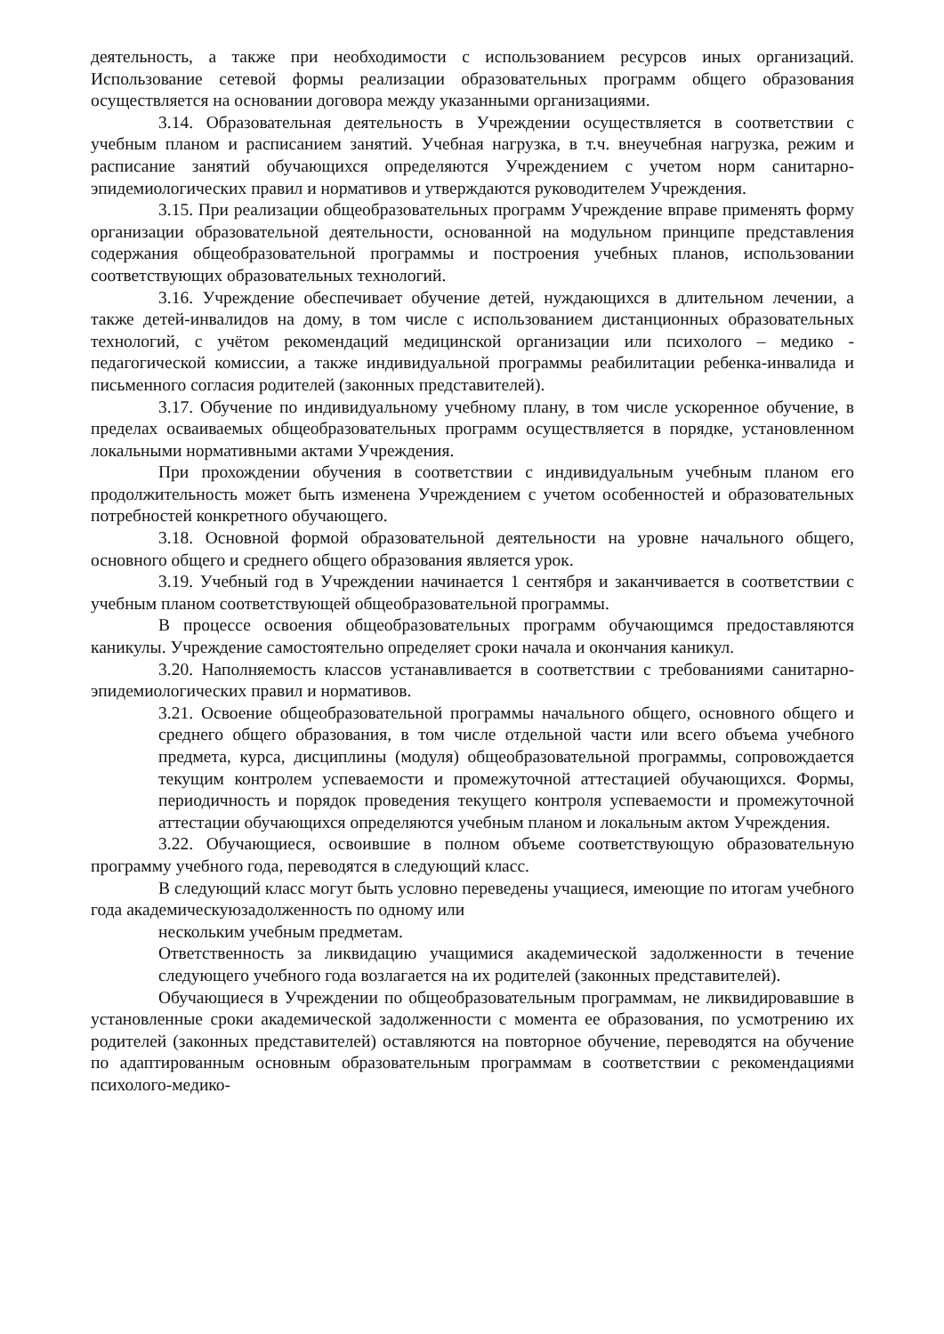деятельность, а также при необходимости с использованием ресурсов иных организаций. Использование сетевой формы реализации образовательных программ общего образования осуществляется на основании договора между указанными организациями.
3.14. Образовательная деятельность в Учреждении осуществляется в соответствии с учебным планом и расписанием занятий. Учебная нагрузка, в т.ч. внеучебная нагрузка, режим и расписание занятий обучающихся определяются Учреждением с учетом норм санитарно-эпидемиологических правил и нормативов и утверждаются руководителем Учреждения.
3.15. При реализации общеобразовательных программ Учреждение вправе применять форму организации образовательной деятельности, основанной на модульном принципе представления содержания общеобразовательной программы и построения учебных планов, использовании соответствующих образовательных технологий.
3.16. Учреждение обеспечивает обучение детей, нуждающихся в длительном лечении, а также детей-инвалидов на дому, в том числе с использованием дистанционных образовательных технологий, с учётом рекомендаций медицинской организации или психолого – медико - педагогической комиссии, а также индивидуальной программы реабилитации ребенка-инвалида и письменного согласия родителей (законных представителей).
3.17. Обучение по индивидуальному учебному плану, в том числе ускоренное обучение, в пределах осваиваемых общеобразовательных программ осуществляется в порядке, установленном локальными нормативными актами Учреждения.
При прохождении обучения в соответствии с индивидуальным учебным планом его продолжительность может быть изменена Учреждением с учетом особенностей и образовательных потребностей конкретного обучающего.
3.18. Основной формой образовательной деятельности на уровне начального общего, основного общего и среднего общего образования является урок.
3.19. Учебный год в Учреждении начинается 1 сентября и заканчивается в соответствии с учебным планом соответствующей общеобразовательной программы.
В процессе освоения общеобразовательных программ обучающимся предоставляются каникулы. Учреждение самостоятельно определяет сроки начала и окончания каникул.
3.20. Наполняемость классов устанавливается в соответствии с требованиями санитарно-эпидемиологических правил и нормативов.
3.21. Освоение общеобразовательной программы начального общего, основного общего и среднего общего образования, в том числе отдельной части или всего объема учебного предмета, курса, дисциплины (модуля) общеобразовательной программы, сопровождается текущим контролем успеваемости и промежуточной аттестацией обучающихся. Формы, периодичность и порядок проведения текущего контроля успеваемости и промежуточной аттестации обучающихся определяются учебным планом и локальным актом Учреждения.
3.22. Обучающиеся, освоившие в полном объеме соответствующую образовательную программу учебного года, переводятся в следующий класс.
В следующий класс могут быть условно переведены учащиеся, имеющие по итогам учебного года академическуюзадолженность по одному или
нескольким учебным предметам.
Ответственность за ликвидацию учащимися академической задолженности в течение следующего учебного года возлагается на их родителей (законных представителей).
Обучающиеся в Учреждении по общеобразовательным программам, не ликвидировавшие в установленные сроки академической задолженности с момента ее образования, по усмотрению их родителей (законных представителей) оставляются на повторное обучение, переводятся на обучение по адаптированным основным образовательным программам в соответствии с рекомендациями психолого-медико-